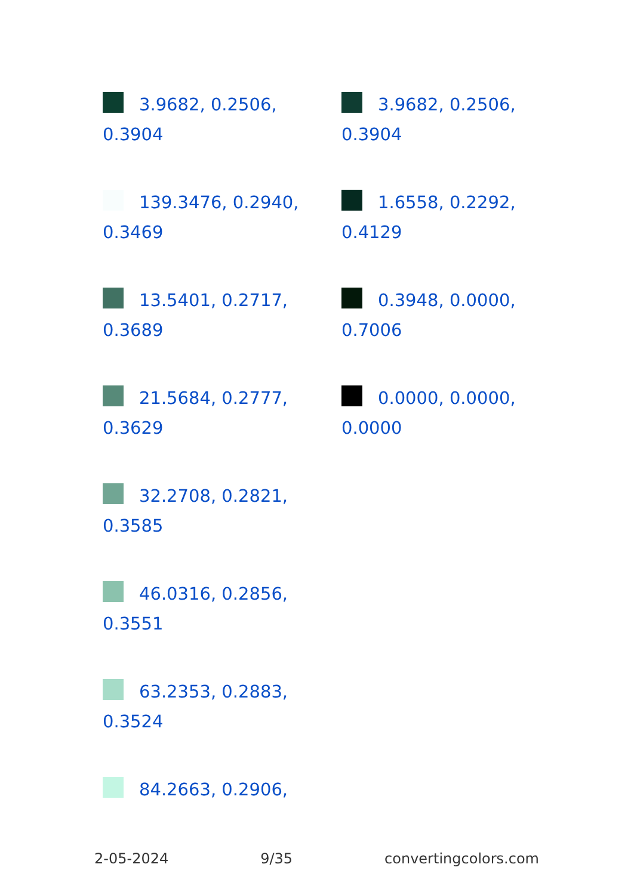3.9682, 0.2506, 0.3904
139.3476, 0.2940, 0.3469
13.5401, 0.2717, 0.3689
21.5684, 0.2777, 0.3629
32.2708, 0.2821, 0.3585
46.0316, 0.2856, 0.3551
63.2353, 0.2883, 0.3524
84.2663, 0.2906,
3.9682, 0.2506, 0.3904
1.6558, 0.2292, 0.4129
0.3948, 0.0000, 0.7006
0.0000, 0.0000, 0.0000
2-05-2024 9/35 convertingcolors.com